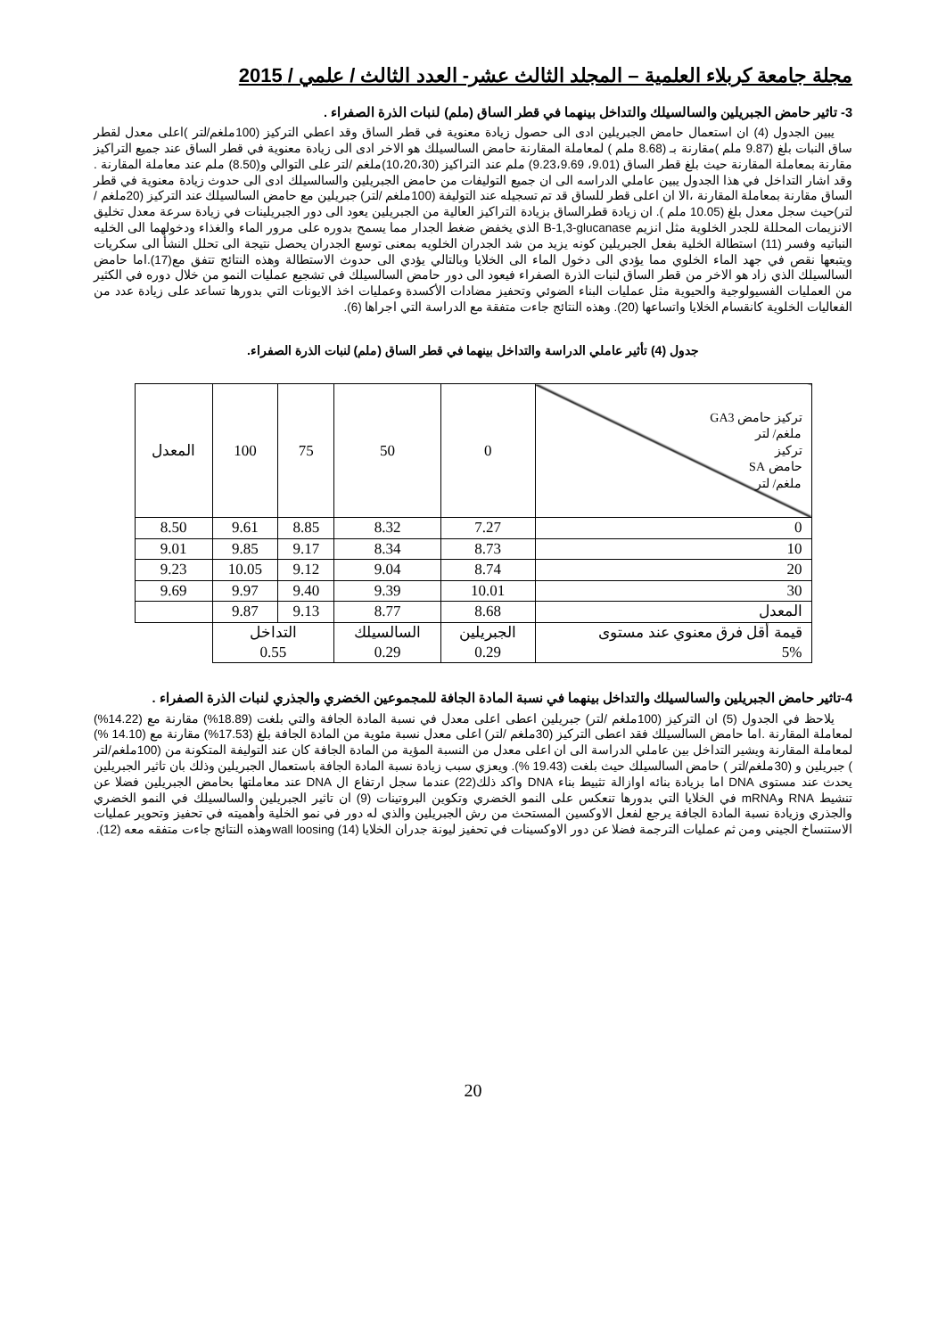مجلة جامعة كربلاء العلمية – المجلد الثالث عشر- العدد الثالث / علمي / 2015
3- تاثير حامض الجبريلين والسالسيلك والتداخل بينهما في قطر الساق (ملم) لنبات الذرة الصفراء .
يبين الجدول (4) ان استعمال حامض الجبريلين ادى الى حصول زيادة معنوية في قطر الساق وقد اعطي التركيز (100ملغم/لتر )اعلى معدل لقطر ساق النبات بلغ (9.87 ملم )مقارنة بـ (8.68 ملم ) لمعاملة المقارنة حامض السالسيلك هو الاخر ادى الى زيادة معنوية في قطر الساق عند جميع التراكيز مقارنة بمعاملة المقارنة حيث بلغ قطر الساق (9.01، 9.23،9.69) ملم عند التراكيز (10،20،30)ملغم /لتر على التوالي و(8.50) ملم عند معاملة المقارنة . وقد اشار التداخل في هذا الجدول يبين عاملي الدراسه الى ان جميع التوليفات من حامض الجبريلين والسالسيلك ادى الى حدوث زيادة معنوية في قطر الساق مقارنة بمعاملة المقارنة ،الا ان اعلى قطر للساق قد تم تسجيله عند التوليفة (100ملغم /لتر) جبريلين مع حامض السالسيلك عند التركيز (20ملغم /لتر)حيث سجل معدل بلغ (10.05 ملم ). ان زيادة قطرالساق بزيادة التراكيز العالية من الجبريلين يعود الى دور الجبريلينات في زيادة سرعة معدل تخليق الانزيمات المحللة للجدر الخلوية مثل انزيم B-1,3-glucanase الذي يخفض ضغط الجدار مما يسمح بدوره على مرور الماء والغذاء ودخولهما الى الخليه النباتيه وفسر (11) استطالة الخلية بفعل الجبريلين كونه يزيد من شد الجدران الخلويه بمعنى توسع الجدران يحصل نتيجة الى تحلل النشأ الى سكريات ويتبعها نقص في جهد الماء الخلوي مما يؤدي الى دخول الماء الى الخلايا وبالتالي يؤدي الى حدوث الاستطالة وهذه النتائج تتفق مع(17).اما حامض السالسيلك الذي زاد هو الاخر من قطر الساق لنبات الذرة الصفراء فيعود الى دور حامض السالسيلك في تشجيع عمليات النمو من خلال دوره في الكثير من العمليات الفسيولوجية والحيوية مثل عمليات البناء الضوئي وتحفيز مضادات الأكسدة وعمليات اخذ الايونات التي بدورها تساعد على زيادة عدد من الفعاليات الخلوية كانقسام الخلايا واتساعها (20). وهذه النتائج جاءت متفقة مع الدراسة التي اجراها (6).
جدول (4) تأثير عاملي الدراسة والتداخل بينهما في قطر الساق (ملم) لنبات الذرة الصفراء.
| تركيز حامض GA3 ملغم/ لتر تركيز حامض SA ملغم/ لتر | 0 | 50 | 75 | 100 | المعدل |
| --- | --- | --- | --- | --- | --- |
| 0 | 7.27 | 8.32 | 8.85 | 9.61 | 8.50 |
| 10 | 8.73 | 8.34 | 9.17 | 9.85 | 9.01 |
| 20 | 8.74 | 9.04 | 9.12 | 10.05 | 9.23 |
| 30 | 10.01 | 9.39 | 9.40 | 9.97 | 9.69 |
| المعدل | 8.68 | 8.77 | 9.13 | 9.87 | |
| قيمة أقل فرق معنوي عند مستوى 5% | الجبريلين 0.29 | السالسيلك 0.29 | التداخل 0.55 | | |
4-تاثير حامض الجبريلين والسالسيلك والتداخل بينهما في نسبة المادة الجافة للمجموعين الخضري والجذري لنبات الذرة الصفراء .
يلاحظ في الجدول (5) ان التركيز (100ملغم /لتر) جبريلين اعطى اعلى معدل في نسبة المادة الجافة والتي بلغت (18.89%) مقارنة مع (14.22%) لمعاملة المقارنة .اما حامض السالسيلك فقد اعطى التركيز (30ملغم /لتر) اعلى معدل نسبة مئوية من المادة الجافة بلغ (17.53%) مقارنة مع (14.10 %) لمعاملة المقارنة ويشير التداخل بين عاملي الدراسة الى ان اعلى معدل من النسبة المؤية من المادة الجافة كان عند التوليفة المتكونة من (100ملغم/لتر ) جبريلين و (30ملغم/لتر ) حامض السالسيلك حيث بلغت (19.43 %). ويعزي سبب زيادة نسبة المادة الجافة باستعمال الجبريلين وذلك بان تاثير الجبريلين يحدث عند مستوى DNA اما بزيادة بنائه اوازالة تثبيط بناء DNA واكد ذلك(22) عندما سجل ارتفاع ال DNA عند معاملتها بحامض الجبريلين فضلا عن تنشيط RNA وmRNA في الخلايا التي بدورها تنعكس على النمو الخضري وتكوين البروتينات (9) ان تاثير الجبريلين والسالسيلك في النمو الخضري والجذري وزيادة نسبة المادة الجافة يرجع لفعل الاوكسين المستحث من رش الجبريلين والذي له دور في نمو الخلية وأهميته في تحفيز وتحوير عمليات الاستنساخ الجيني ومن ثم عمليات الترجمة فضلا عن دور الاوكسينات في تحفيز ليونة جدران الخلايا wall loosing (14)وهذه النتائج جاءت متفقه معه (12).
20